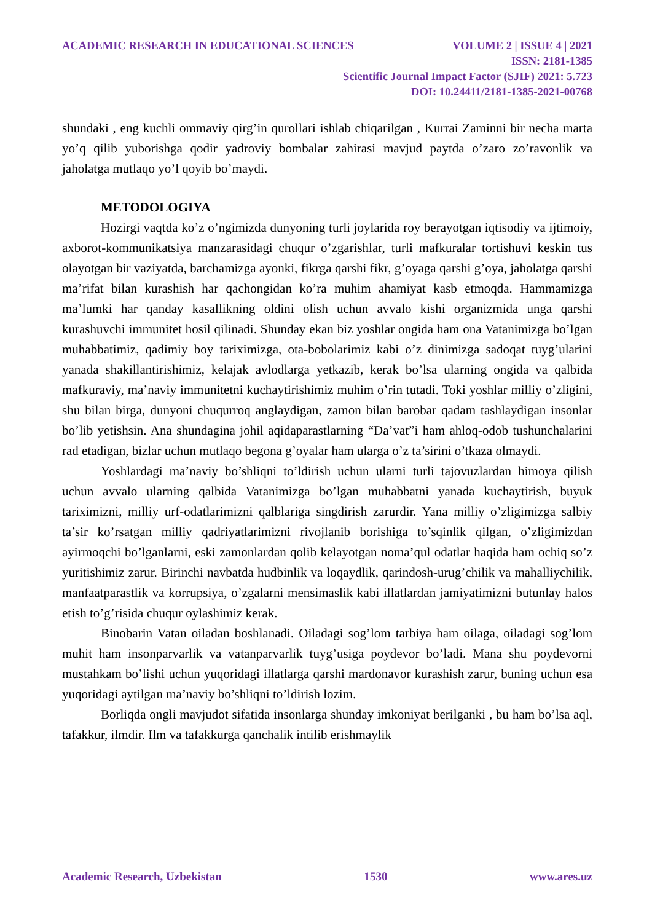ACADEMIC RESEARCH IN EDUCATIONAL SCIENCES VOLUME 2 | ISSUE 4 | 2021
ISSN: 2181-1385
Scientific Journal Impact Factor (SJIF) 2021: 5.723
DOI: 10.24411/2181-1385-2021-00768
shundaki , eng kuchli ommaviy qirg’in qurollari ishlab chiqarilgan , Kurrai Zaminni bir necha marta yo’q qilib yuborishga qodir yadroviy bombalar zahirasi mavjud paytda o’zaro zo’ravonlik va jaholatga mutlaqo yo’l qoyib bo’maydi.
METODOLOGIYA
Hozirgi vaqtda ko’z o’ngimizda dunyoning turli joylarida roy berayotgan iqtisodiy va ijtimoiy, axborot-kommunikatsiya manzarasidagi chuqur o’zgarishlar, turli mafkuralar tortishuvi keskin tus olayotgan bir vaziyatda, barchamizga ayonki, fikrga qarshi fikr, g’oyaga qarshi g’oya, jaholatga qarshi ma’rifat bilan kurashish har qachongidan ko’ra muhim ahamiyat kasb etmoqda. Hammamizga ma’lumki har qanday kasallikning oldini olish uchun avvalo kishi organizmida unga qarshi kurashuvchi immunitet hosil qilinadi. Shunday ekan biz yoshlar ongida ham ona Vatanimizga bo’lgan muhabbatimiz, qadimiy boy tariximizga, ota-bobolarimiz kabi o’z dinimizga sadoqat tuyg’ularini yanada shakillantirishimiz, kelajak avlodlarga yetkazib, kerak bo’lsa ularning ongida va qalbida mafkuraviy, ma’naviy immunitetni kuchaytirishimiz muhim o’rin tutadi. Toki yoshlar milliy o’zligini, shu bilan birga, dunyoni chuqurroq anglaydigan, zamon bilan barobar qadam tashlaydigan insonlar bo’lib yetishsin. Ana shundagina johil aqidaparastlarning “Da’vat”i ham ahloq-odob tushunchalarini rad etadigan, bizlar uchun mutlaqo begona g’oyalar ham ularga o’z ta’sirini o’tkaza olmaydi.
Yoshlardagi ma’naviy bo’shliqni to’ldirish uchun ularni turli tajovuzlardan himoya qilish uchun avvalo ularning qalbida Vatanimizga bo’lgan muhabbatni yanada kuchaytirish, buyuk tariximizni, milliy urf-odatlarimizni qalblariga singdirish zarurdir. Yana milliy o’zligimizga salbiy ta’sir ko’rsatgan milliy qadriyatlarimizni rivojlanib borishiga to’sqinlik qilgan, o’zligimizdan ayirmoqchi bo’lganlarni, eski zamonlardan qolib kelayotgan noma’qul odatlar haqida ham ochiq so’z yuritishimiz zarur. Birinchi navbatda hudbinlik va loqaydlik, qarindosh-urug’chilik va mahalliychilik, manfaatparastlik va korrupsiya, o’zgalarni mensimaslik kabi illatlardan jamiyatimizni butunlay halos etish to’g’risida chuqur oylashimiz kerak.
Binobarin Vatan oiladan boshlanadi. Oiladagi sog’lom tarbiya ham oilaga, oiladagi sog’lom muhit ham insonparvarlik va vatanparvarlik tuyg’usiga poydevor bo’ladi. Mana shu poydevorni mustahkam bo’lishi uchun yuqoridagi illatlarga qarshi mardonavor kurashish zarur, buning uchun esa yuqoridagi aytilgan ma’naviy bo’shliqni to’ldirish lozim.
Borliqda ongli mavjudot sifatida insonlarga shunday imkoniyat berilganki , bu ham bo’lsa aql, tafakkur, ilmdir. Ilm va tafakkurga qanchalik intilib erishmaylik
Academic Research, Uzbekistan 1530 www.ares.uz